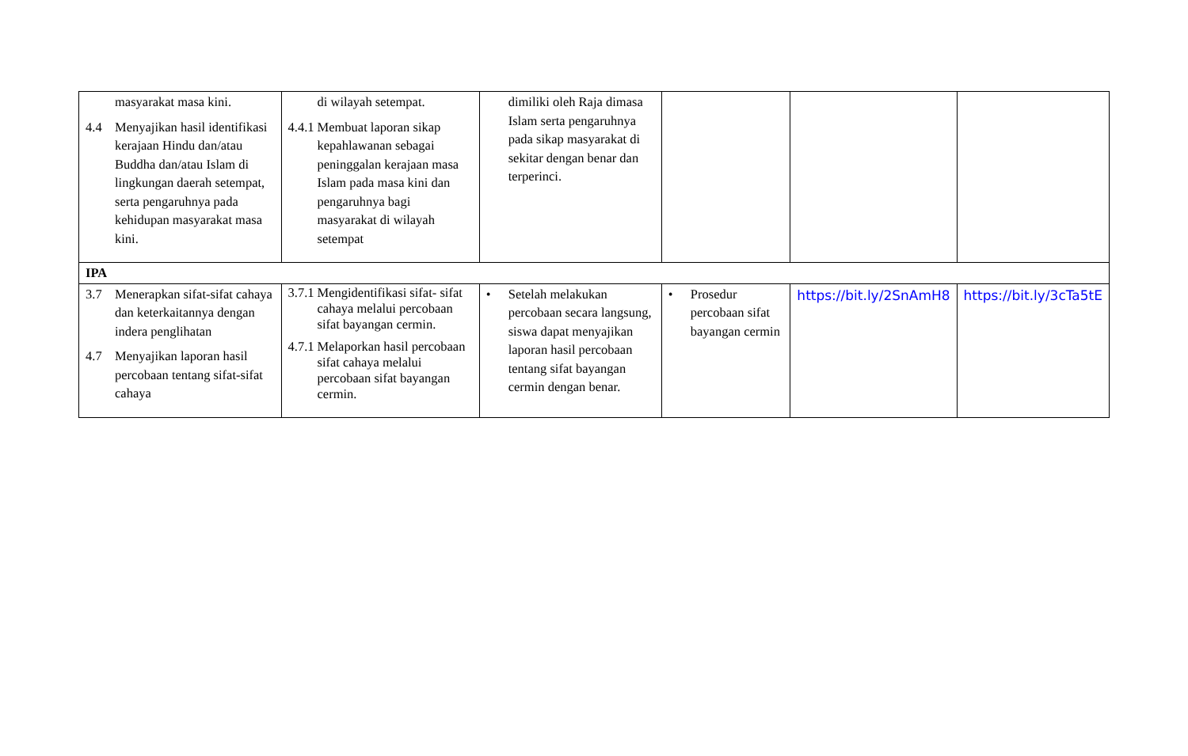| masyarakat masa kini. 4.4 Menyajikan hasil identifikasi kerajaan Hindu dan/atau Buddha dan/atau Islam di lingkungan daerah setempat, serta pengaruhnya pada kehidupan masyarakat masa kini. | di wilayah setempat. 4.4.1 Membuat laporan sikap kepahlawanan sebagai peninggalan kerajaan masa Islam pada masa kini dan pengaruhnya bagi masyarakat di wilayah setempat | dimiliki oleh Raja dimasa Islam serta pengaruhnya pada sikap masyarakat di sekitar dengan benar dan terperinci. | | | |
| IPA | | | | | |
| 3.7 Menerapkan sifat-sifat cahaya dan keterkaitannya dengan indera penglihatan 4.7 Menyajikan laporan hasil percobaan tentang sifat-sifat cahaya | 3.7.1 Mengidentifikasi sifat- sifat cahaya melalui percobaan sifat bayangan cermin. 4.7.1 Melaporkan hasil percobaan sifat cahaya melalui percobaan sifat bayangan cermin. | • Setelah melakukan percobaan secara langsung, siswa dapat menyajikan laporan hasil percobaan tentang sifat bayangan cermin dengan benar. | • Prosedur percobaan sifat bayangan cermin | https://bit.ly/2SnAmH8 | https://bit.ly/3cTa5tE |